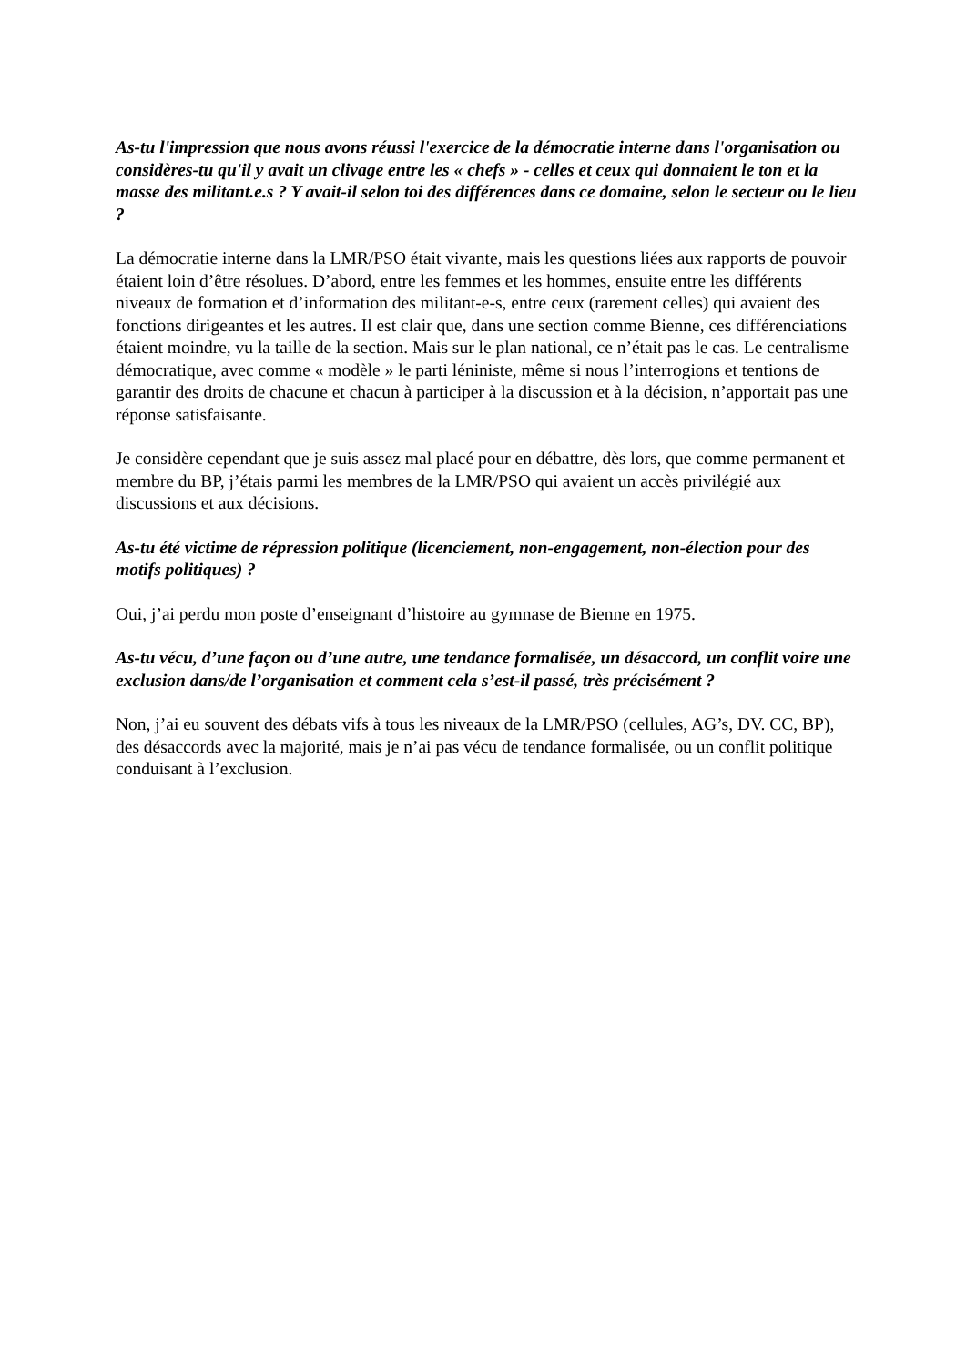As-tu l'impression que nous avons réussi l'exercice de la démocratie interne dans l'organisation ou considères-tu qu'il y avait un clivage entre les « chefs » - celles et ceux qui donnaient le ton et la masse des militant.e.s ? Y avait-il selon toi des différences dans ce domaine, selon le secteur ou le lieu ?
La démocratie interne dans la LMR/PSO était vivante, mais les questions liées aux rapports de pouvoir étaient loin d’être résolues. D’abord, entre les femmes et les hommes, ensuite entre les différents niveaux de formation et d’information des militant-e-s, entre ceux (rarement celles) qui avaient des fonctions dirigeantes et les autres. Il est clair que, dans une section comme Bienne, ces différenciations étaient moindre, vu la taille de la section. Mais sur le plan national, ce n’était pas le cas. Le centralisme démocratique, avec comme « modèle » le parti léniniste, même si nous l’interrogions et tentions de garantir des droits de chacune et chacun à participer à la discussion et à la décision, n’apportait pas une réponse satisfaisante.
Je considère cependant que je suis assez mal placé pour en débattre, dès lors, que comme permanent et membre du BP, j’étais parmi les membres de la LMR/PSO qui avaient un accès privilégié aux discussions et aux décisions.
As-tu été victime de répression politique (licenciement, non-engagement, non-élection pour des motifs politiques) ?
Oui, j’ai perdu mon poste d’enseignant d’histoire au gymnase de Bienne en 1975.
As-tu vécu, d’une façon ou d’une autre, une tendance formalisée, un désaccord, un conflit voire une exclusion dans/de l’organisation et comment cela s’est-il passé, très précisément ?
Non, j’ai eu souvent des débats vifs à tous les niveaux de la LMR/PSO (cellules, AG’s, DV. CC, BP), des désaccords avec la majorité, mais je n’ai pas vécu de tendance formalisée, ou un conflit politique conduisant à l’exclusion.